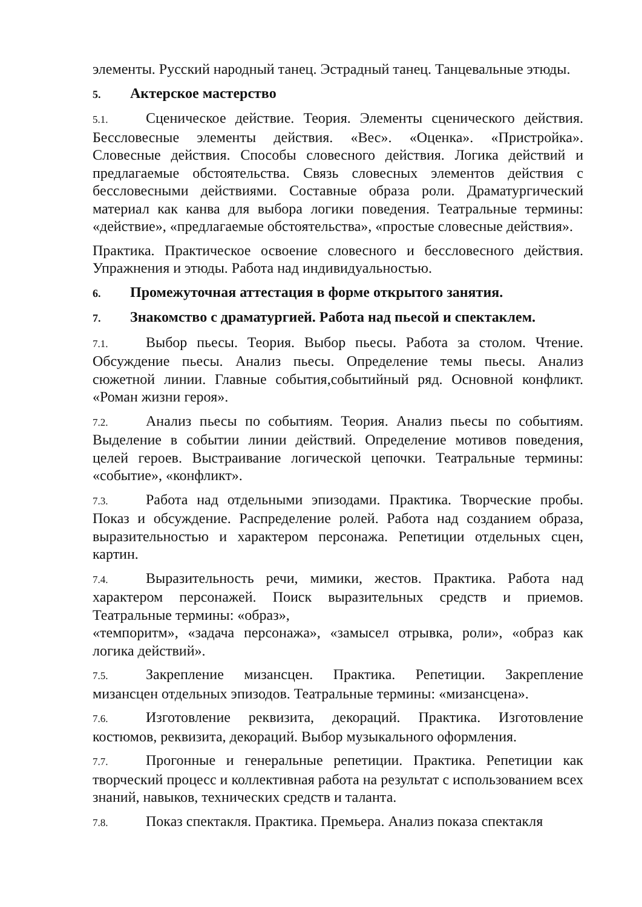элементы. Русский народный танец. Эстрадный танец. Танцевальные этюды.
5. Актерское мастерство
5.1. Сценическое действие. Теория. Элементы сценического действия. Бессловесные элементы действия. «Вес». «Оценка». «Пристройка». Словесные действия. Способы словесного действия. Логика действий и предлагаемые обстоятельства. Связь словесных элементов действия с бессловесными действиями. Составные образа роли. Драматургический материал как канва для выбора логики поведения. Театральные термины: «действие», «предлагаемые обстоятельства», «простые словесные действия».
Практика. Практическое освоение словесного и бессловесного действия. Упражнения и этюды. Работа над индивидуальностью.
6. Промежуточная аттестация в форме открытого занятия.
7. Знакомство с драматургией. Работа над пьесой и спектаклем.
7.1. Выбор пьесы. Теория. Выбор пьесы. Работа за столом. Чтение. Обсуждение пьесы. Анализ пьесы. Определение темы пьесы. Анализ сюжетной линии. Главные события,событийный ряд. Основной конфликт. «Роман жизни героя».
7.2. Анализ пьесы по событиям. Теория. Анализ пьесы по событиям. Выделение в событии линии действий. Определение мотивов поведения, целей героев. Выстраивание логической цепочки. Театральные термины: «событие», «конфликт».
7.3. Работа над отдельными эпизодами. Практика. Творческие пробы. Показ и обсуждение. Распределение ролей. Работа над созданием образа, выразительностью и характером персонажа. Репетиции отдельных сцен, картин.
7.4. Выразительность речи, мимики, жестов. Практика. Работа над характером персонажей. Поиск выразительных средств и приемов. Театральные термины: «образ»,
«темпоритм», «задача персонажа», «замысел отрывка, роли», «образ как логика действий».
7.5. Закрепление мизансцен. Практика. Репетиции. Закрепление мизансцен отдельных эпизодов. Театральные термины: «мизансцена».
7.6. Изготовление реквизита, декораций. Практика. Изготовление костюмов, реквизита, декораций. Выбор музыкального оформления.
7.7. Прогонные и генеральные репетиции. Практика. Репетиции как творческий процесс и коллективная работа на результат с использованием всех знаний, навыков, технических средств и таланта.
7.8. Показ спектакля. Практика. Премьера. Анализ показа спектакля